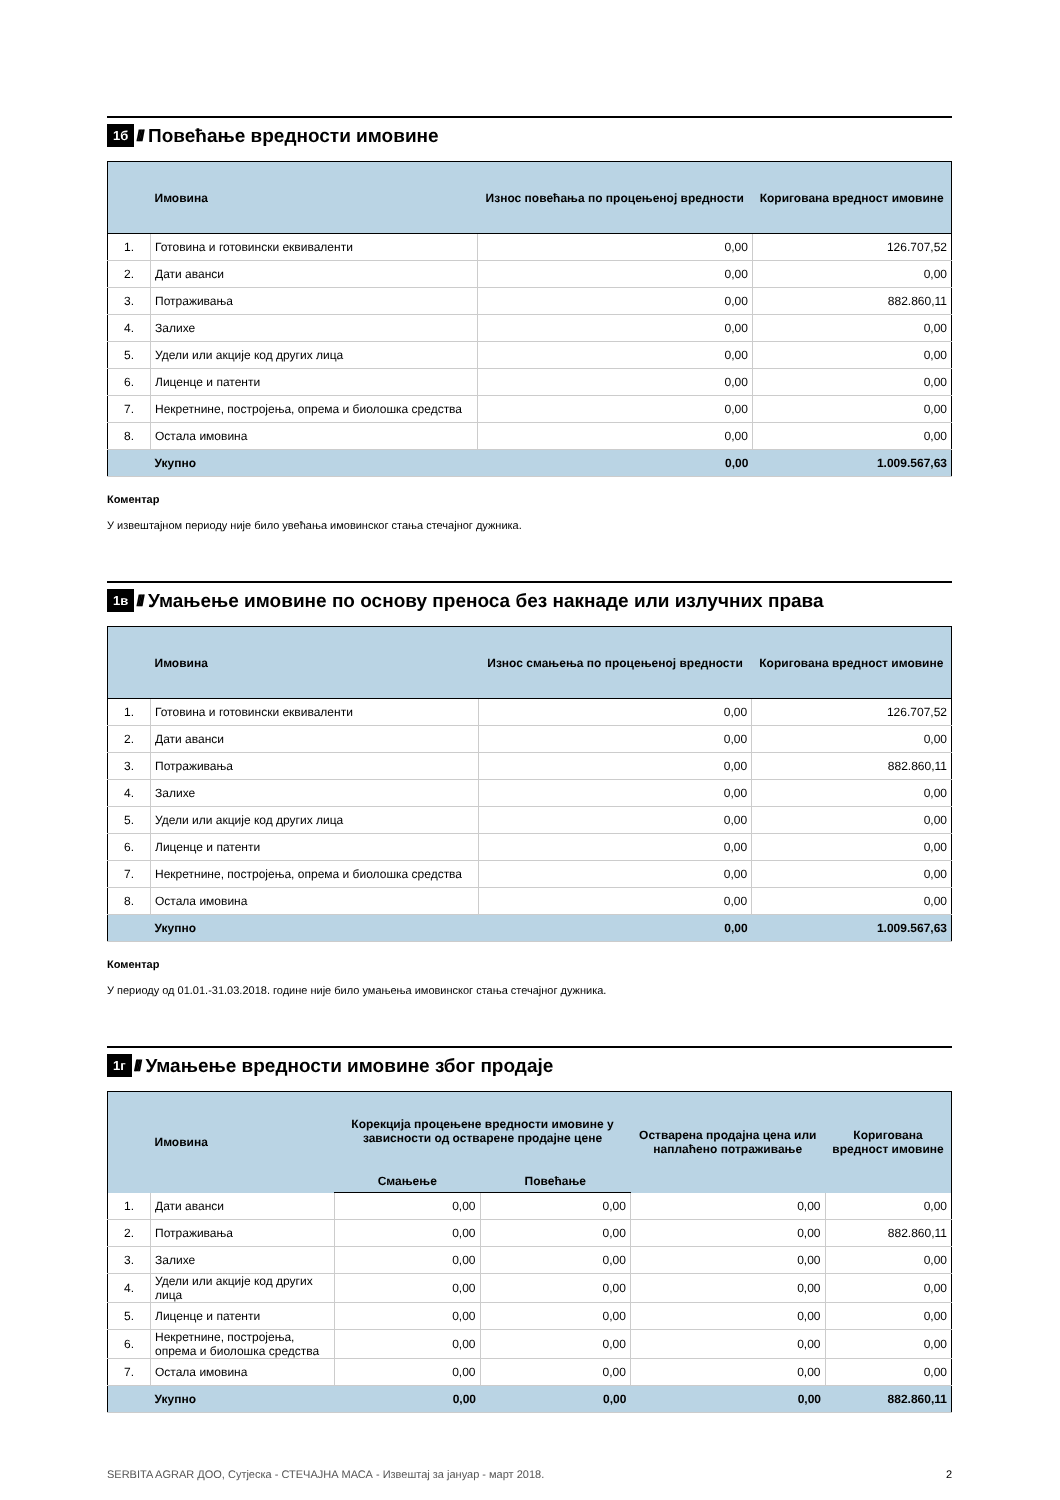1б ////
Повећање вредности имовине
| | Имовина | Износ повећања по процењеној вредности | Коригована вредност имовине |
| --- | --- | --- | --- |
| 1. | Готовина и готовински еквиваленти | 0,00 | 126.707,52 |
| 2. | Дати аванси | 0,00 | 0,00 |
| 3. | Потраживања | 0,00 | 882.860,11 |
| 4. | Залихе | 0,00 | 0,00 |
| 5. | Удели или акције код других лица | 0,00 | 0,00 |
| 6. | Лиценце и патенти | 0,00 | 0,00 |
| 7. | Некретнине, постројења, опрема и биолошка средства | 0,00 | 0,00 |
| 8. | Остала имовина | 0,00 | 0,00 |
| | Укупно | 0,00 | 1.009.567,63 |
Коментар
У извештајном периоду није било увећања имовинског стања стечајног дужника.
1в ////
Умањење имовине по основу преноса без накнаде или излучних права
| | Имовина | Износ смањења по процењеној вредности | Коригована вредност имовине |
| --- | --- | --- | --- |
| 1. | Готовина и готовински еквиваленти | 0,00 | 126.707,52 |
| 2. | Дати аванси | 0,00 | 0,00 |
| 3. | Потраживања | 0,00 | 882.860,11 |
| 4. | Залихе | 0,00 | 0,00 |
| 5. | Удели или акције код других лица | 0,00 | 0,00 |
| 6. | Лиценце и патенти | 0,00 | 0,00 |
| 7. | Некретнине, постројења, опрема и биолошка средства | 0,00 | 0,00 |
| 8. | Остала имовина | 0,00 | 0,00 |
| | Укупно | 0,00 | 1.009.567,63 |
Коментар
У периоду од 01.01.-31.03.2018. године није било умањења имовинског стања стечајног дужника.
1г ////
Умањење вредности имовине због продаје
| | Имовина | Корекција процењене вредности имовине у зависности од остварене продајне цене | | Остварена продајна цена или наплаћено потраживање | Коригована вредност имовине |
| --- | --- | --- | --- | --- | --- |
| | | Смањење | Повећање | | |
| 1. | Дати аванси | 0,00 | 0,00 | 0,00 | 0,00 |
| 2. | Потраживања | 0,00 | 0,00 | 0,00 | 882.860,11 |
| 3. | Залихе | 0,00 | 0,00 | 0,00 | 0,00 |
| 4. | Удели или акције код других лица | 0,00 | 0,00 | 0,00 | 0,00 |
| 5. | Лиценце и патенти | 0,00 | 0,00 | 0,00 | 0,00 |
| 6. | Некретнине, постројења, опрема и биолошка средства | 0,00 | 0,00 | 0,00 | 0,00 |
| 7. | Остала имовина | 0,00 | 0,00 | 0,00 | 0,00 |
| | Укупно | 0,00 | 0,00 | 0,00 | 882.860,11 |
SERBITA AGRAR ДОО, Сутјеска - СТЕЧАЈНА МАСА - Извештај за јануар - март 2018. 2